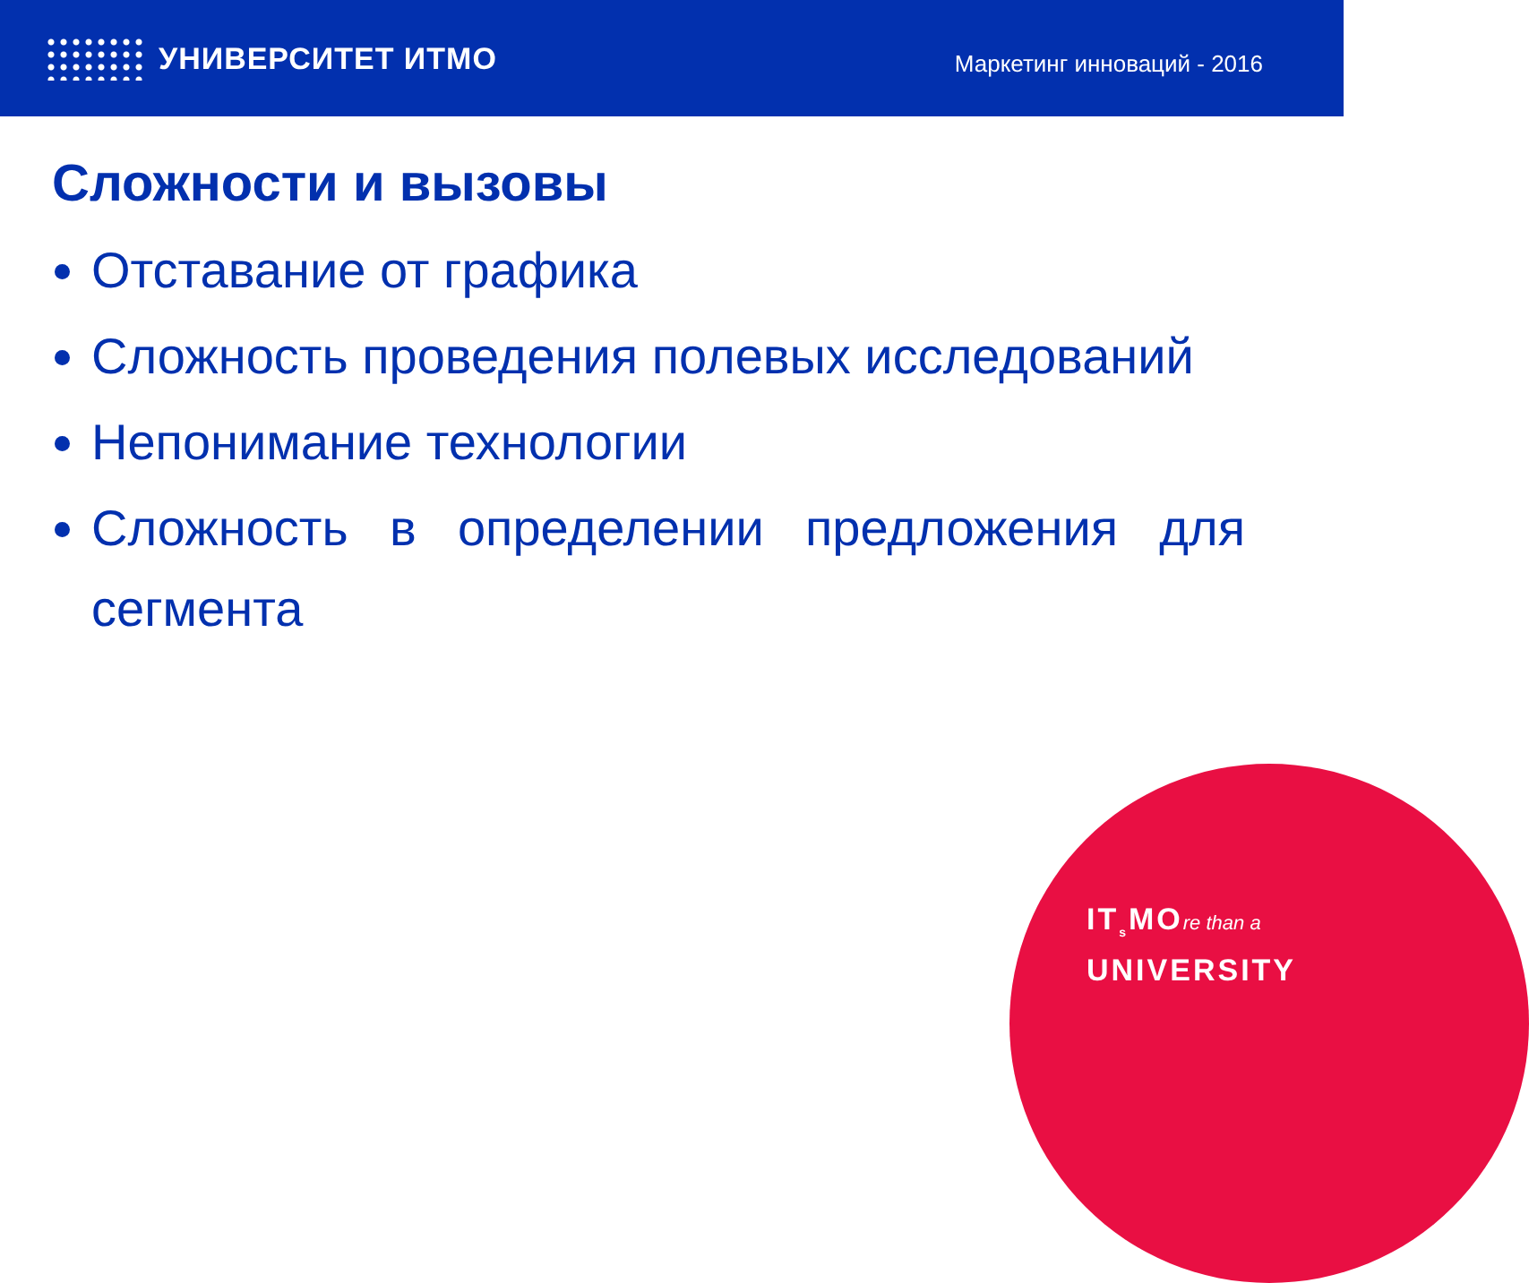УНИВЕРСИТЕТ ИТМО
Маркетинг инноваций - 2016
Сложности и вызовы
Отставание от графика
Сложность проведения полевых исследований
Непонимание технологии
Сложность в определении предложения для сегмента
IT<sub>s</sub>MOre than a
UNIVERSITY